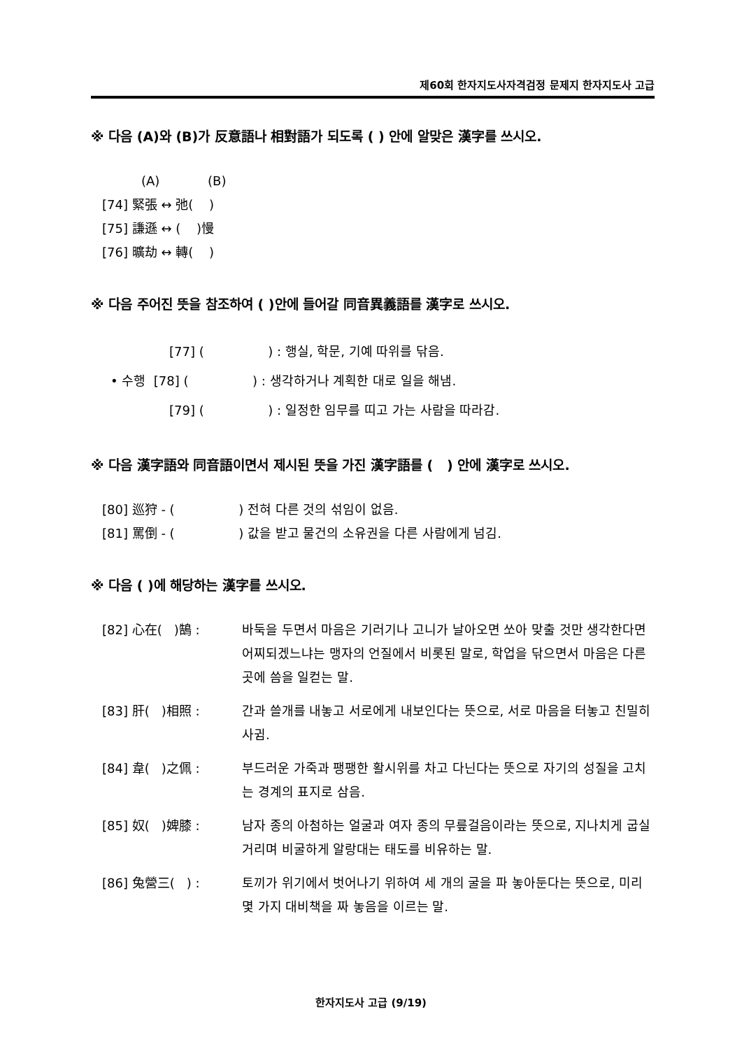제60회 한자지도사자격검정 문제지 한자지도사 고급
※ 다음 (A)와 (B)가 反意語나 相對語가 되도록 ( ) 안에 알맞은 漢字를 쓰시오.
(A) (B)
[74] 緊張 ↔ 弛( )
[75] 謙遜 ↔ ( )慢
[76] 曠劫 ↔ 轉( )
※ 다음 주어진 뜻을 참조하여 ( )안에 들어갈 同音異義語를 漢字로 쓰시오.
[77] ( ) : 행실, 학문, 기예 따위를 닦음.
• 수행 [78] ( ) : 생각하거나 계획한 대로 일을 해냄.
[79] ( ) : 일정한 임무를 띠고 가는 사람을 따라감.
※ 다음 漢字語와 同音語이면서 제시된 뜻을 가진 漢字語를 ( ) 안에 漢字로 쓰시오.
[80] 巡狩 - ( ) 전혀 다른 것의 섞임이 없음.
[81] 罵倒 - ( ) 값을 받고 물건의 소유권을 다른 사람에게 넘김.
※ 다음 ( )에 해당하는 漢字를 쓰시오.
[82] 心在( )鵠 : 바둑을 두면서 마음은 기러기나 고니가 날아오면 쏘아 맞출 것만 생각한다면 어찌되겠느냐는 맹자의 언질에서 비롯된 말로, 학업을 닦으면서 마음은 다른 곳에 씀을 일컫는 말.
[83] 肝( )相照 : 간과 쓸개를 내놓고 서로에게 내보인다는 뜻으로, 서로 마음을 터놓고 친밀히 사귐.
[84] 韋( )之佩 : 부드러운 가죽과 팽팽한 활시위를 차고 다닌다는 뜻으로 자기의 성질을 고치는 경계의 표지로 삼음.
[85] 奴( )婢膝 : 남자 종의 아첨하는 얼굴과 여자 종의 무릎걸음이라는 뜻으로, 지나치게 굽실거리며 비굴하게 알랑대는 태도를 비유하는 말.
[86] 兔營三( ) : 토끼가 위기에서 벗어나기 위하여 세 개의 굴을 파 놓아둔다는 뜻으로, 미리 몇 가지 대비책을 짜 놓음을 이르는 말.
한자지도사 고급 (9/19)